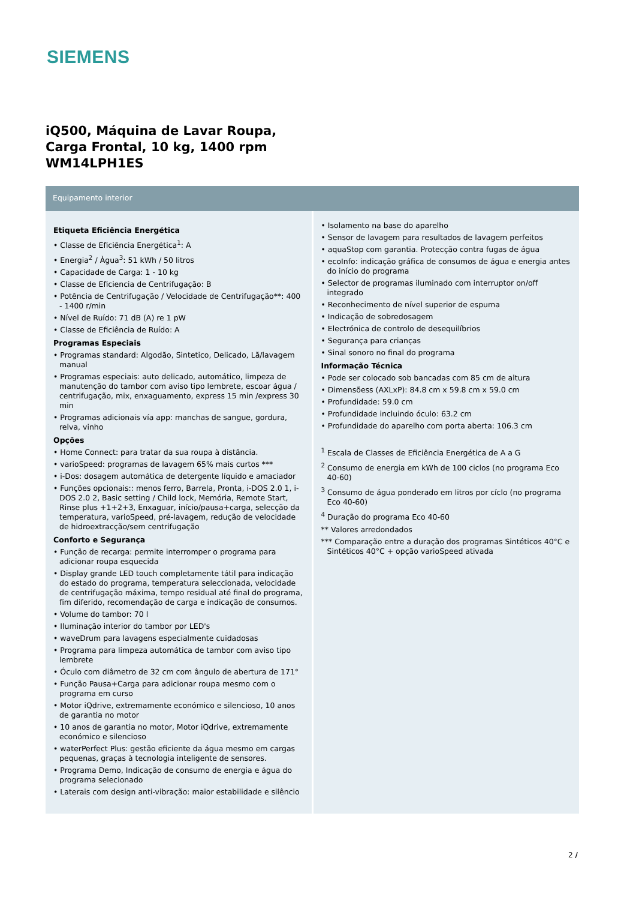SIEMENS
iQ500, Máquina de Lavar Roupa,
Carga Frontal, 10 kg, 1400 rpm
WM14LPH1ES
Equipamento interior
Etiqueta Eficiência Energética
• Classe de Eficiência Energética<sup>1</sup>: A
• Energia<sup>2</sup> / Àgua<sup>3</sup>: 51 kWh / 50 litros
• Capacidade de Carga: 1 - 10 kg
• Classe de Eficiencia de Centrifugação: B
• Potência de Centrifugação / Velocidade de Centrifugação**: 400 - 1400 r/min
• Nível de Ruído: 71 dB (A) re 1 pW
• Classe de Eficiência de Ruído: A
Programas Especiais
• Programas standard: Algodão, Sintetico, Delicado, Lã/lavagem manual
• Programas especiais: auto delicado, automático, limpeza de manutenção do tambor com aviso tipo lembrete, escoar água / centrifugação, mix, enxaguamento, express 15 min /express 30 min
• Programas adicionais vía app: manchas de sangue, gordura, relva, vinho
Opções
• Home Connect: para tratar da sua roupa à distância.
• varioSpeed: programas de lavagem 65% mais curtos ***
• i-Dos: dosagem automática de detergente líquido e amaciador
• Funções opcionais:: menos ferro, Barrela, Pronta, i-DOS 2.0 1, i-DOS 2.0 2, Basic setting / Child lock, Memória, Remote Start, Rinse plus +1+2+3, Enxaguar, início/pausa+carga, selecção da temperatura, varioSpeed, pré-lavagem, redução de velocidade de hidroextracção/sem centrifugação
Conforto e Segurança
• Função de recarga: permite interromper o programa para adicionar roupa esquecida
• Display grande LED touch completamente tátil para indicação do estado do programa, temperatura seleccionada, velocidade de centrifugação máxima, tempo residual até final do programa, fim diferido, recomendação de carga e indicação de consumos.
• Volume do tambor: 70 l
• Iluminação interior do tambor por LED's
• waveDrum para lavagens especialmente cuidadosas
• Programa para limpeza automática de tambor com aviso tipo lembrete
• Óculo com diâmetro de 32 cm com ângulo de abertura de 171°
• Função Pausa+Carga para adicionar roupa mesmo com o programa em curso
• Motor iQdrive, extremamente económico e silencioso, 10 anos de garantia no motor
• 10 anos de garantia no motor, Motor iQdrive, extremamente económico e silencioso
• waterPerfect Plus: gestão eficiente da água mesmo em cargas pequenas, graças à tecnologia inteligente de sensores.
• Programa Demo, Indicação de consumo de energia e água do programa selecionado
• Laterais com design anti-vibração: maior estabilidade e silêncio
• Isolamento na base do aparelho
• Sensor de lavagem para resultados de lavagem perfeitos
• aquaStop com garantia. Protecção contra fugas de água
• ecoInfo: indicação gráfica de consumos de água e energia antes do início do programa
• Selector de programas iluminado com interruptor on/off integrado
• Reconhecimento de nível superior de espuma
• Indicação de sobredosagem
• Electrónica de controlo de desequilíbrios
• Segurança para crianças
• Sinal sonoro no final do programa
Informação Técnica
• Pode ser colocado sob bancadas com 85 cm de altura
• Dimensõess (AXLxP): 84.8 cm x 59.8 cm x 59.0 cm
• Profundidade: 59.0 cm
• Profundidade incluindo óculo: 63.2 cm
• Profundidade do aparelho com porta aberta: 106.3 cm
<sup>1</sup> Escala de Classes de Eficiência Energética de A a G
<sup>2</sup> Consumo de energia em kWh de 100 ciclos (no programa Eco 40-60)
<sup>3</sup> Consumo de água ponderado em litros por cíclo (no programa Eco 40-60)
<sup>4</sup> Duração do programa Eco 40-60
** Valores arredondados
*** Comparação entre a duração dos programas Sintéticos 40°C e Sintéticos 40°C + opção varioSpeed ativada
2 /